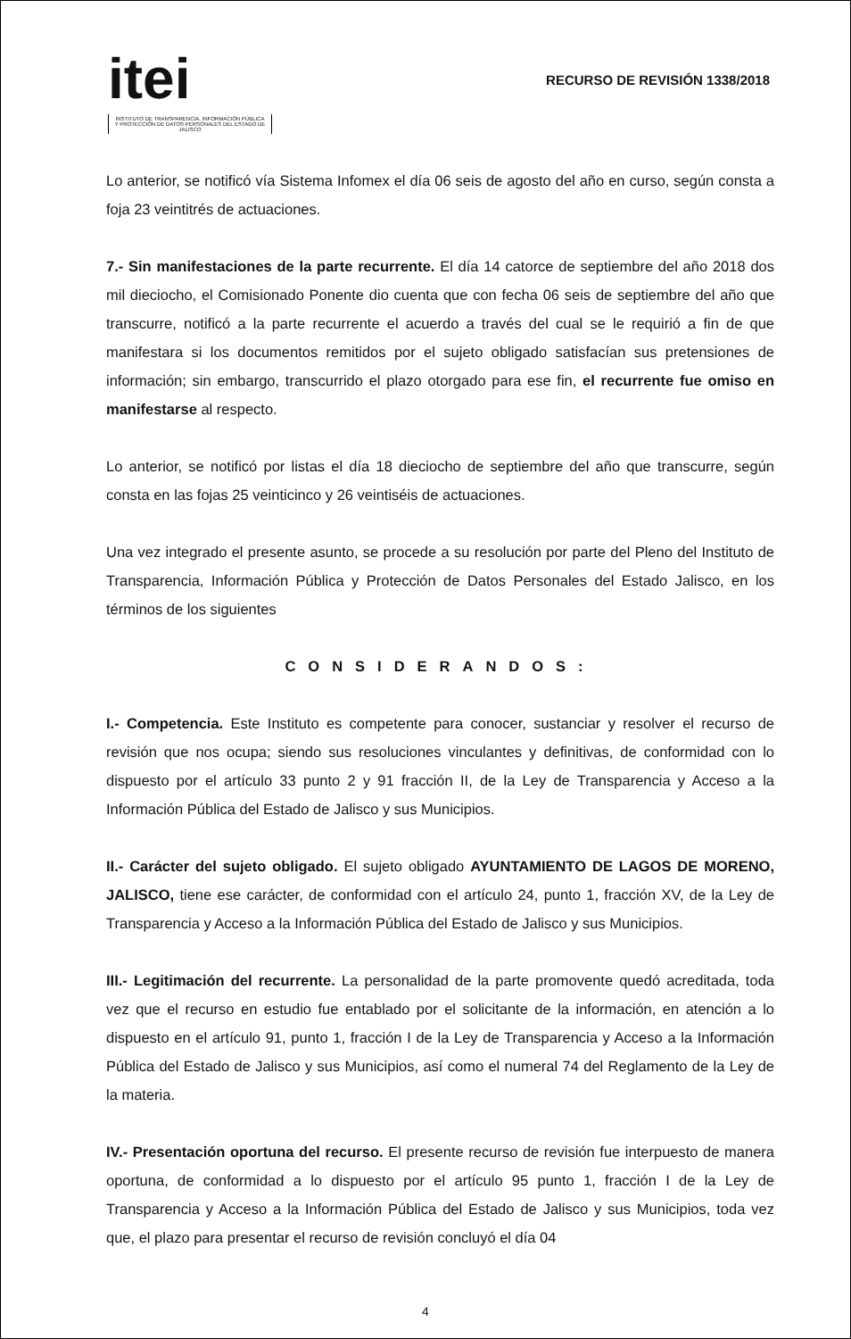itei
INSTITUTO DE TRANSPARENCIA, INFORMACIÓN PÚBLICA Y PROTECCIÓN DE DATOS PERSONALES DEL ESTADO DE JALISCO
RECURSO DE REVISIÓN 1338/2018
Lo anterior, se notificó vía Sistema Infomex el día 06 seis de agosto del año en curso, según consta a foja 23 veintitrés de actuaciones.
7.- Sin manifestaciones de la parte recurrente. El día 14 catorce de septiembre del año 2018 dos mil dieciocho, el Comisionado Ponente dio cuenta que con fecha 06 seis de septiembre del año que transcurre, notificó a la parte recurrente el acuerdo a través del cual se le requirió a fin de que manifestara si los documentos remitidos por el sujeto obligado satisfacían sus pretensiones de información; sin embargo, transcurrido el plazo otorgado para ese fin, el recurrente fue omiso en manifestarse al respecto.
Lo anterior, se notificó por listas el día 18 dieciocho de septiembre del año que transcurre, según consta en las fojas 25 veinticinco y 26 veintiséis de actuaciones.
Una vez integrado el presente asunto, se procede a su resolución por parte del Pleno del Instituto de Transparencia, Información Pública y Protección de Datos Personales del Estado Jalisco, en los términos de los siguientes
CONSIDERANDOS:
I.- Competencia. Este Instituto es competente para conocer, sustanciar y resolver el recurso de revisión que nos ocupa; siendo sus resoluciones vinculantes y definitivas, de conformidad con lo dispuesto por el artículo 33 punto 2 y 91 fracción II, de la Ley de Transparencia y Acceso a la Información Pública del Estado de Jalisco y sus Municipios.
II.- Carácter del sujeto obligado. El sujeto obligado AYUNTAMIENTO DE LAGOS DE MORENO, JALISCO, tiene ese carácter, de conformidad con el artículo 24, punto 1, fracción XV, de la Ley de Transparencia y Acceso a la Información Pública del Estado de Jalisco y sus Municipios.
III.- Legitimación del recurrente. La personalidad de la parte promovente quedó acreditada, toda vez que el recurso en estudio fue entablado por el solicitante de la información, en atención a lo dispuesto en el artículo 91, punto 1, fracción I de la Ley de Transparencia y Acceso a la Información Pública del Estado de Jalisco y sus Municipios, así como el numeral 74 del Reglamento de la Ley de la materia.
IV.- Presentación oportuna del recurso. El presente recurso de revisión fue interpuesto de manera oportuna, de conformidad a lo dispuesto por el artículo 95 punto 1, fracción I de la Ley de Transparencia y Acceso a la Información Pública del Estado de Jalisco y sus Municipios, toda vez que, el plazo para presentar el recurso de revisión concluyó el día 04
4